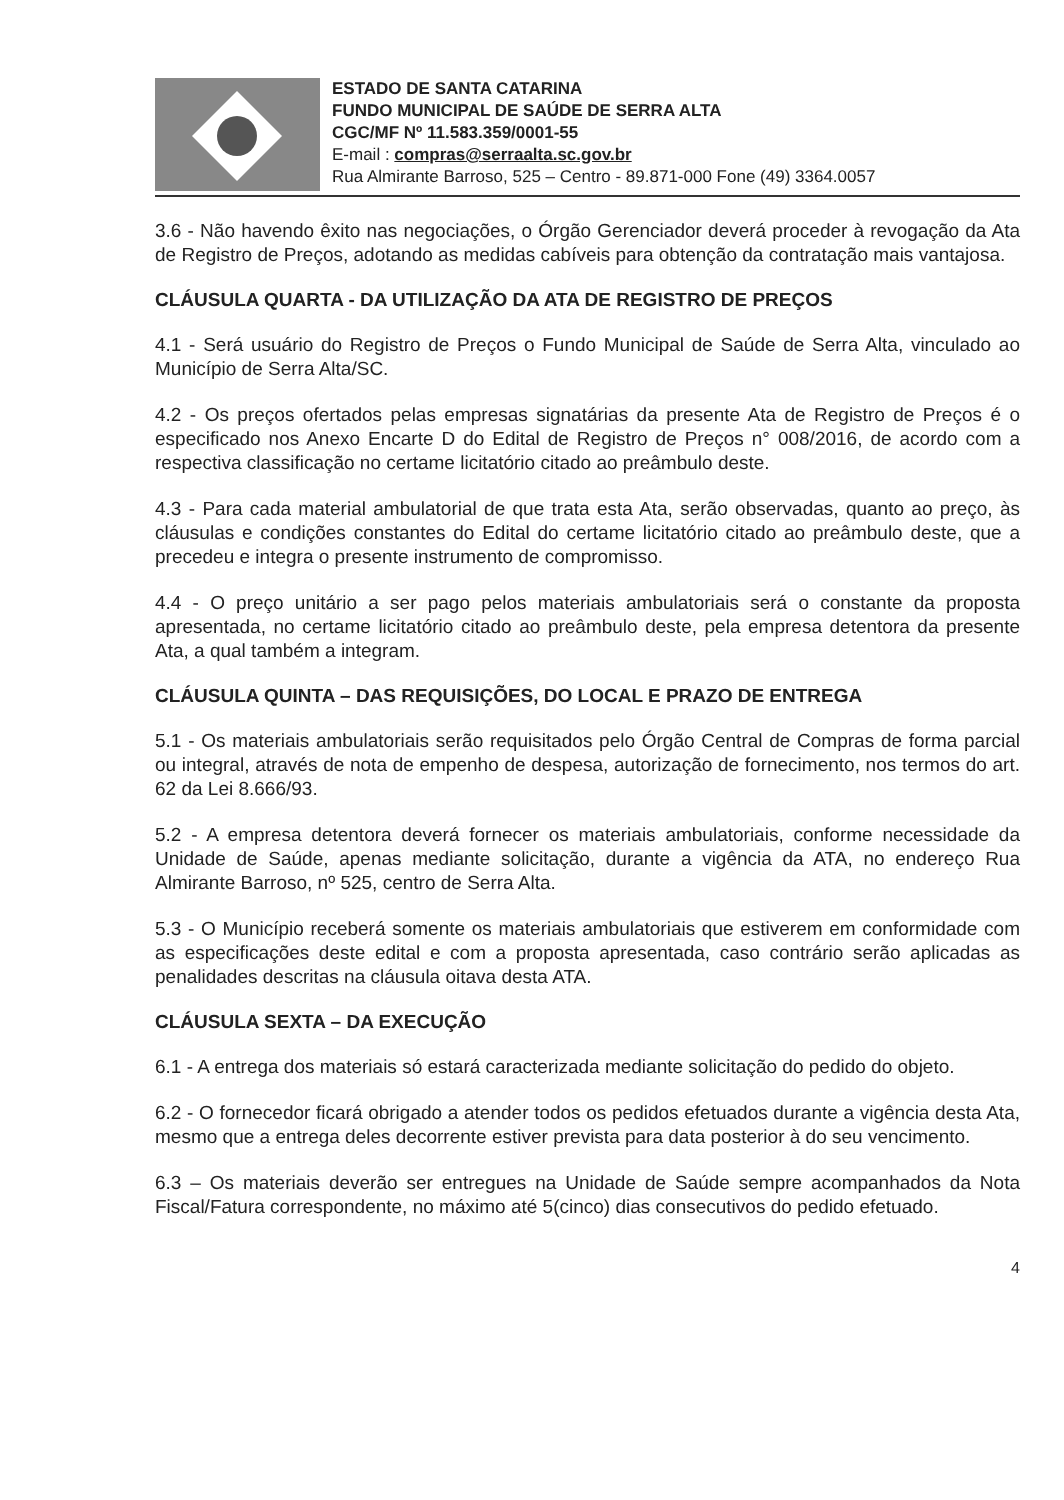ESTADO DE SANTA CATARINA
FUNDO MUNICIPAL DE SAÚDE DE SERRA ALTA
CGC/MF Nº 11.583.359/0001-55
E-mail : compras@serraalta.sc.gov.br
Rua Almirante Barroso, 525 – Centro - 89.871-000 Fone (49) 3364.0057
3.6 - Não havendo êxito nas negociações, o Órgão Gerenciador deverá proceder à revogação da Ata de Registro de Preços, adotando as medidas cabíveis para obtenção da contratação mais vantajosa.
CLÁUSULA QUARTA - DA UTILIZAÇÃO DA ATA DE REGISTRO DE PREÇOS
4.1 - Será usuário do Registro de Preços o Fundo Municipal de Saúde de Serra Alta, vinculado ao Município de Serra Alta/SC.
4.2 - Os preços ofertados pelas empresas signatárias da presente Ata de Registro de Preços é o especificado nos Anexo Encarte D do Edital de Registro de Preços n° 008/2016, de acordo com a respectiva classificação no certame licitatório citado ao preâmbulo deste.
4.3 - Para cada material ambulatorial de que trata esta Ata, serão observadas, quanto ao preço, às cláusulas e condições constantes do Edital do certame licitatório citado ao preâmbulo deste, que a precedeu e integra o presente instrumento de compromisso.
4.4 - O preço unitário a ser pago pelos materiais ambulatoriais será o constante da proposta apresentada, no certame licitatório citado ao preâmbulo deste, pela empresa detentora da presente Ata, a qual também a integram.
CLÁUSULA QUINTA – DAS REQUISIÇÕES, DO LOCAL E PRAZO DE ENTREGA
5.1 - Os materiais ambulatoriais serão requisitados pelo Órgão Central de Compras de forma parcial ou integral, através de nota de empenho de despesa, autorização de fornecimento, nos termos do art. 62 da Lei 8.666/93.
5.2 - A empresa detentora deverá fornecer os materiais ambulatoriais, conforme necessidade da Unidade de Saúde, apenas mediante solicitação, durante a vigência da ATA, no endereço Rua Almirante Barroso, nº 525, centro de Serra Alta.
5.3 - O Município receberá somente os materiais ambulatoriais que estiverem em conformidade com as especificações deste edital e com a proposta apresentada, caso contrário serão aplicadas as penalidades descritas na cláusula oitava desta ATA.
CLÁUSULA SEXTA – DA EXECUÇÃO
6.1 - A entrega dos materiais só estará caracterizada mediante solicitação do pedido do objeto.
6.2 - O fornecedor ficará obrigado a atender todos os pedidos efetuados durante a vigência desta Ata, mesmo que a entrega deles decorrente estiver prevista para data posterior à do seu vencimento.
6.3 – Os materiais deverão ser entregues na Unidade de Saúde sempre acompanhados da Nota Fiscal/Fatura correspondente, no máximo até 5(cinco) dias consecutivos do pedido efetuado.
4